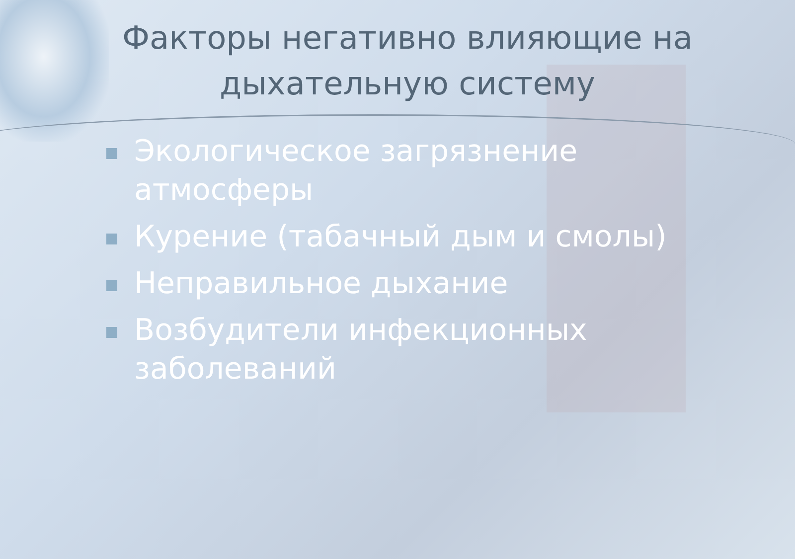Факторы негативно влияющие на дыхательную систему
Экологическое загрязнение атмосферы
Курение (табачный дым и смолы)
Неправильное дыхание
Возбудители инфекционных заболеваний